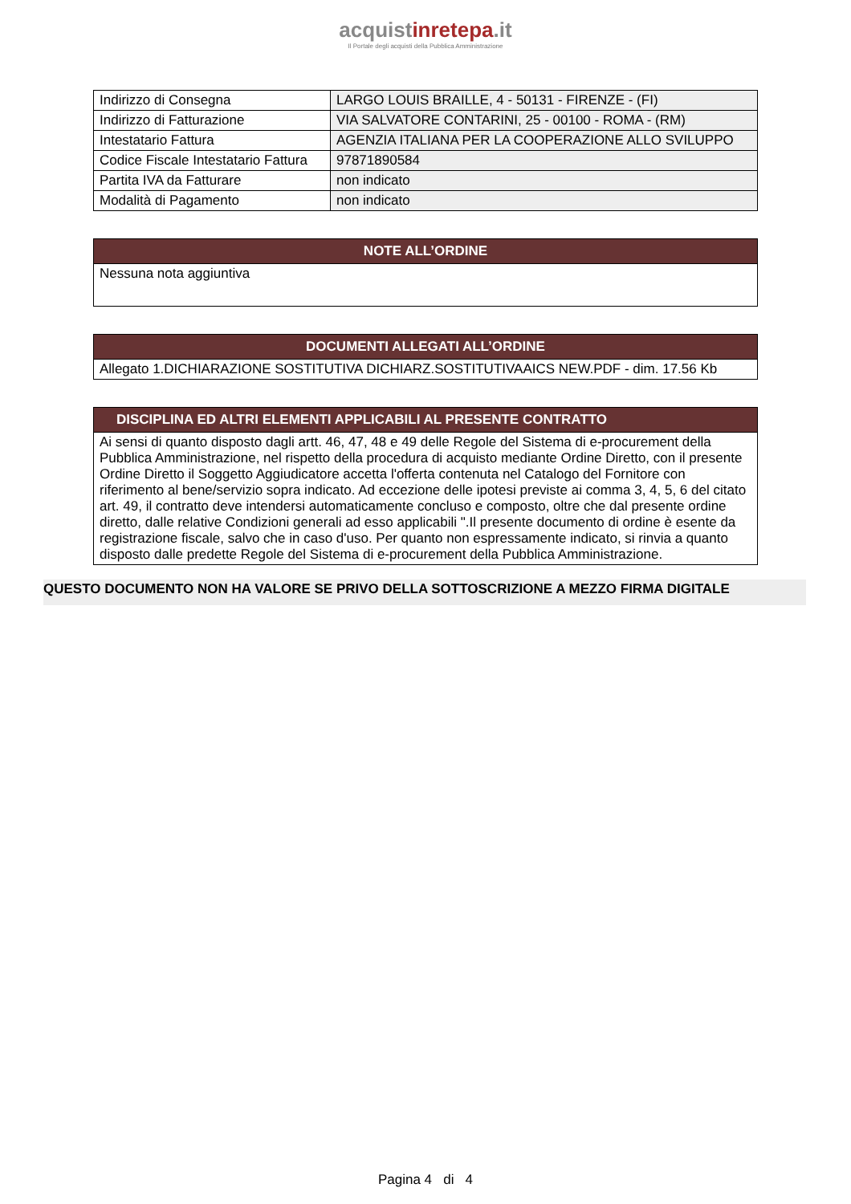acquistinrete pa.it
Il Portale degli acquisti della Pubblica Amministrazione
| Indirizzo di Consegna | LARGO LOUIS BRAILLE, 4 - 50131 - FIRENZE - (FI) |
| Indirizzo di Fatturazione | VIA SALVATORE CONTARINI, 25 - 00100 - ROMA - (RM) |
| Intestatario Fattura | AGENZIA ITALIANA PER LA COOPERAZIONE ALLO SVILUPPO |
| Codice Fiscale Intestatario Fattura | 97871890584 |
| Partita IVA da Fatturare | non indicato |
| Modalità di Pagamento | non indicato |
| NOTE ALL’ORDINE |
| --- |
| Nessuna nota aggiuntiva |
| DOCUMENTI ALLEGATI ALL’ORDINE |
| --- |
| Allegato 1.DICHIARAZIONE SOSTITUTIVA DICHIARZ.SOSTITUTIVAAICS NEW.PDF - dim. 17.56 Kb |
| DISCIPLINA ED ALTRI ELEMENTI APPLICABILI AL PRESENTE CONTRATTO |
| --- |
| Ai sensi di quanto disposto dagli artt. 46, 47, 48 e 49 delle Regole del Sistema di e-procurement della Pubblica Amministrazione, nel rispetto della procedura di acquisto mediante Ordine Diretto, con il presente Ordine Diretto il Soggetto Aggiudicatore accetta l'offerta contenuta nel Catalogo del Fornitore con riferimento al bene/servizio sopra indicato. Ad eccezione delle ipotesi previste ai comma 3, 4, 5, 6 del citato art. 49, il contratto deve intendersi automaticamente concluso e composto, oltre che dal presente ordine diretto, dalle relative Condizioni generali ad esso applicabili ".Il presente documento di ordine è esente da registrazione fiscale, salvo che in caso d'uso. Per quanto non espressamente indicato, si rinvia a quanto disposto dalle predette Regole del Sistema di e-procurement della Pubblica Amministrazione. |
QUESTO DOCUMENTO NON HA VALORE SE PRIVO DELLA SOTTOSCRIZIONE A MEZZO FIRMA DIGITALE
Pagina 4 di 4